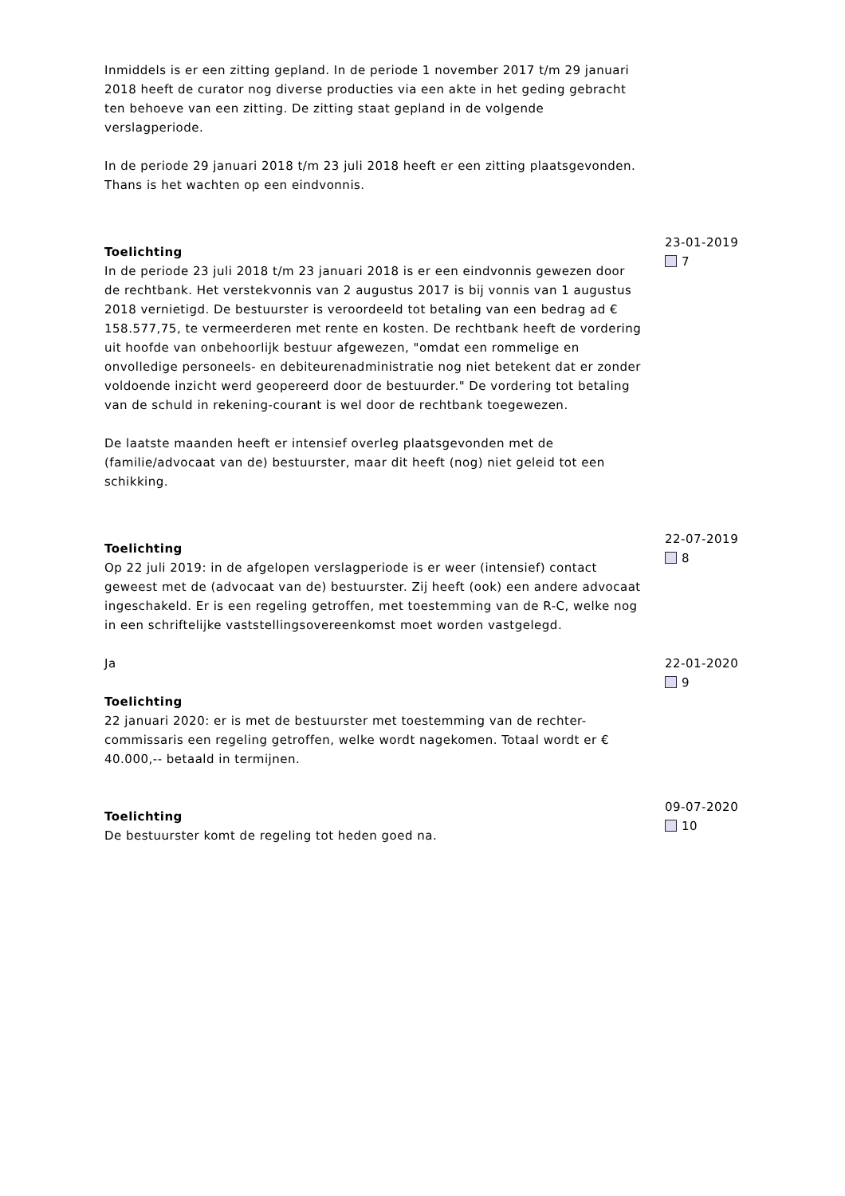Inmiddels is er een zitting gepland. In de periode 1 november 2017 t/m 29 januari 2018 heeft de curator nog diverse producties via een akte in het geding gebracht ten behoeve van een zitting. De zitting staat gepland in de volgende verslagperiode.
In de periode 29 januari 2018 t/m 23 juli 2018 heeft er een zitting plaatsgevonden. Thans is het wachten op een eindvonnis.
Toelichting
In de periode 23 juli 2018 t/m 23 januari 2018 is er een eindvonnis gewezen door de rechtbank. Het verstekvonnis van 2 augustus 2017 is bij vonnis van 1 augustus 2018 vernietigd. De bestuurster is veroordeeld tot betaling van een bedrag ad € 158.577,75, te vermeerderen met rente en kosten. De rechtbank heeft de vordering uit hoofde van onbehoorlijk bestuur afgewezen, "omdat een rommelige en onvolledige personeels- en debiteurenadministratie nog niet betekent dat er zonder voldoende inzicht werd geopereerd door de bestuurder." De vordering tot betaling van de schuld in rekening-courant is wel door de rechtbank toegewezen.
De laatste maanden heeft er intensief overleg plaatsgevonden met de (familie/advocaat van de) bestuurster, maar dit heeft (nog) niet geleid tot een schikking.
23-01-2019
7
Toelichting
Op 22 juli 2019: in de afgelopen verslagperiode is er weer (intensief) contact geweest met de (advocaat van de) bestuurster. Zij heeft (ook) een andere advocaat ingeschakeld. Er is een regeling getroffen, met toestemming van de R-C, welke nog in een schriftelijke vaststellingsovereenkomst moet worden vastgelegd.
22-07-2019
8
Ja
Toelichting
22 januari 2020: er is met de bestuurster met toestemming van de rechter-commissaris een regeling getroffen, welke wordt nagekomen. Totaal wordt er € 40.000,-- betaald in termijnen.
22-01-2020
9
Toelichting
De bestuurster komt de regeling tot heden goed na.
09-07-2020
10